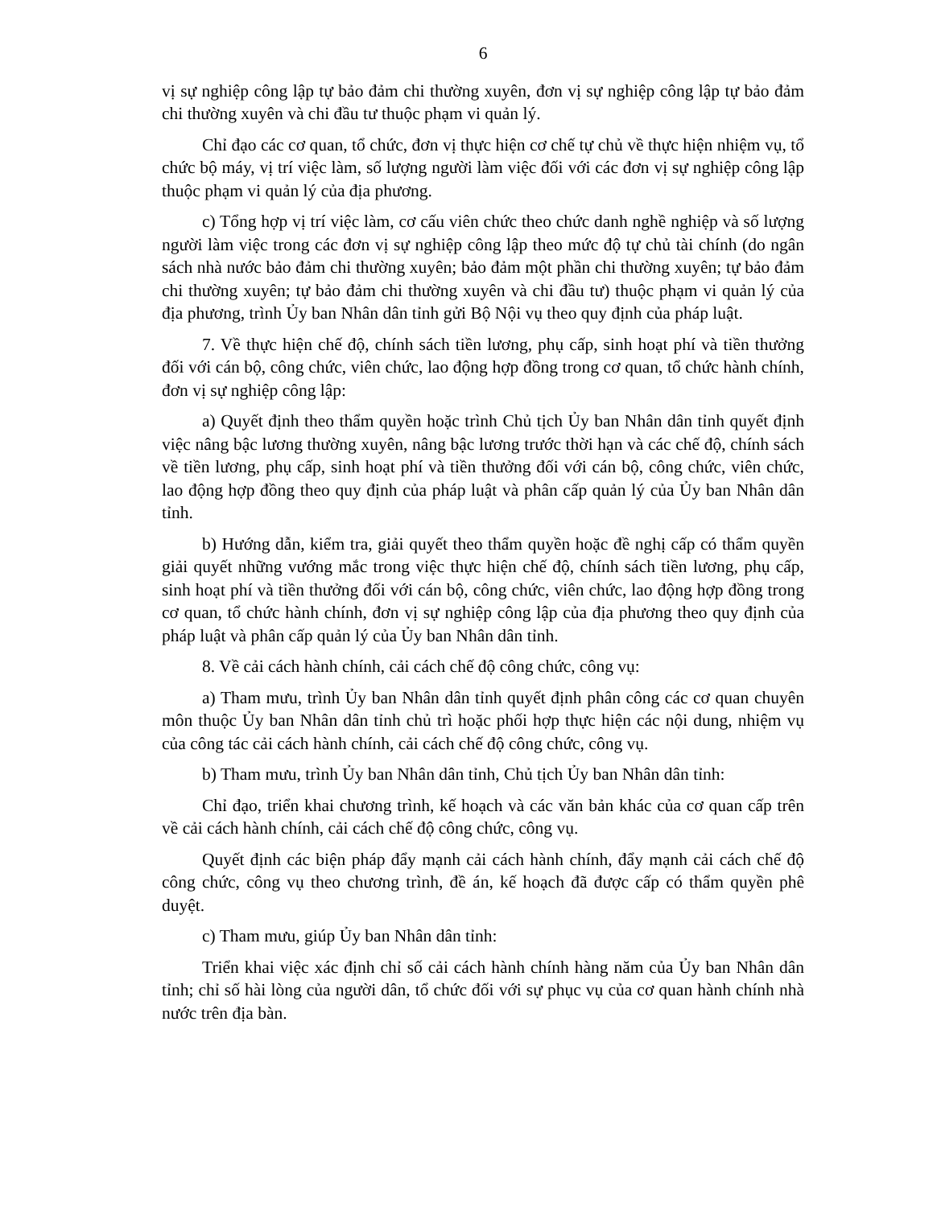6
vị sự nghiệp công lập tự bảo đảm chi thường xuyên, đơn vị sự nghiệp công lập tự bảo đảm chi thường xuyên và chi đầu tư thuộc phạm vi quản lý.
Chỉ đạo các cơ quan, tổ chức, đơn vị thực hiện cơ chế tự chủ về thực hiện nhiệm vụ, tổ chức bộ máy, vị trí việc làm, số lượng người làm việc đối với các đơn vị sự nghiệp công lập thuộc phạm vi quản lý của địa phương.
c) Tổng hợp vị trí việc làm, cơ cấu viên chức theo chức danh nghề nghiệp và số lượng người làm việc trong các đơn vị sự nghiệp công lập theo mức độ tự chủ tài chính (do ngân sách nhà nước bảo đảm chi thường xuyên; bảo đảm một phần chi thường xuyên; tự bảo đảm chi thường xuyên; tự bảo đảm chi thường xuyên và chi đầu tư) thuộc phạm vi quản lý của địa phương, trình Ủy ban Nhân dân tỉnh gửi Bộ Nội vụ theo quy định của pháp luật.
7. Về thực hiện chế độ, chính sách tiền lương, phụ cấp, sinh hoạt phí và tiền thưởng đối với cán bộ, công chức, viên chức, lao động hợp đồng trong cơ quan, tổ chức hành chính, đơn vị sự nghiệp công lập:
a) Quyết định theo thẩm quyền hoặc trình Chủ tịch Ủy ban Nhân dân tỉnh quyết định việc nâng bậc lương thường xuyên, nâng bậc lương trước thời hạn và các chế độ, chính sách về tiền lương, phụ cấp, sinh hoạt phí và tiền thưởng đối với cán bộ, công chức, viên chức, lao động hợp đồng theo quy định của pháp luật và phân cấp quản lý của Ủy ban Nhân dân tỉnh.
b) Hướng dẫn, kiểm tra, giải quyết theo thẩm quyền hoặc đề nghị cấp có thẩm quyền giải quyết những vướng mắc trong việc thực hiện chế độ, chính sách tiền lương, phụ cấp, sinh hoạt phí và tiền thưởng đối với cán bộ, công chức, viên chức, lao động hợp đồng trong cơ quan, tổ chức hành chính, đơn vị sự nghiệp công lập của địa phương theo quy định của pháp luật và phân cấp quản lý của Ủy ban Nhân dân tỉnh.
8. Về cải cách hành chính, cải cách chế độ công chức, công vụ:
a) Tham mưu, trình Ủy ban Nhân dân tỉnh quyết định phân công các cơ quan chuyên môn thuộc Ủy ban Nhân dân tỉnh chủ trì hoặc phối hợp thực hiện các nội dung, nhiệm vụ của công tác cải cách hành chính, cải cách chế độ công chức, công vụ.
b) Tham mưu, trình Ủy ban Nhân dân tỉnh, Chủ tịch Ủy ban Nhân dân tỉnh:
Chỉ đạo, triển khai chương trình, kế hoạch và các văn bản khác của cơ quan cấp trên về cải cách hành chính, cải cách chế độ công chức, công vụ.
Quyết định các biện pháp đẩy mạnh cải cách hành chính, đẩy mạnh cải cách chế độ công chức, công vụ theo chương trình, đề án, kế hoạch đã được cấp có thẩm quyền phê duyệt.
c) Tham mưu, giúp Ủy ban Nhân dân tỉnh:
Triển khai việc xác định chỉ số cải cách hành chính hàng năm của Ủy ban Nhân dân tỉnh; chỉ số hài lòng của người dân, tổ chức đối với sự phục vụ của cơ quan hành chính nhà nước trên địa bàn.